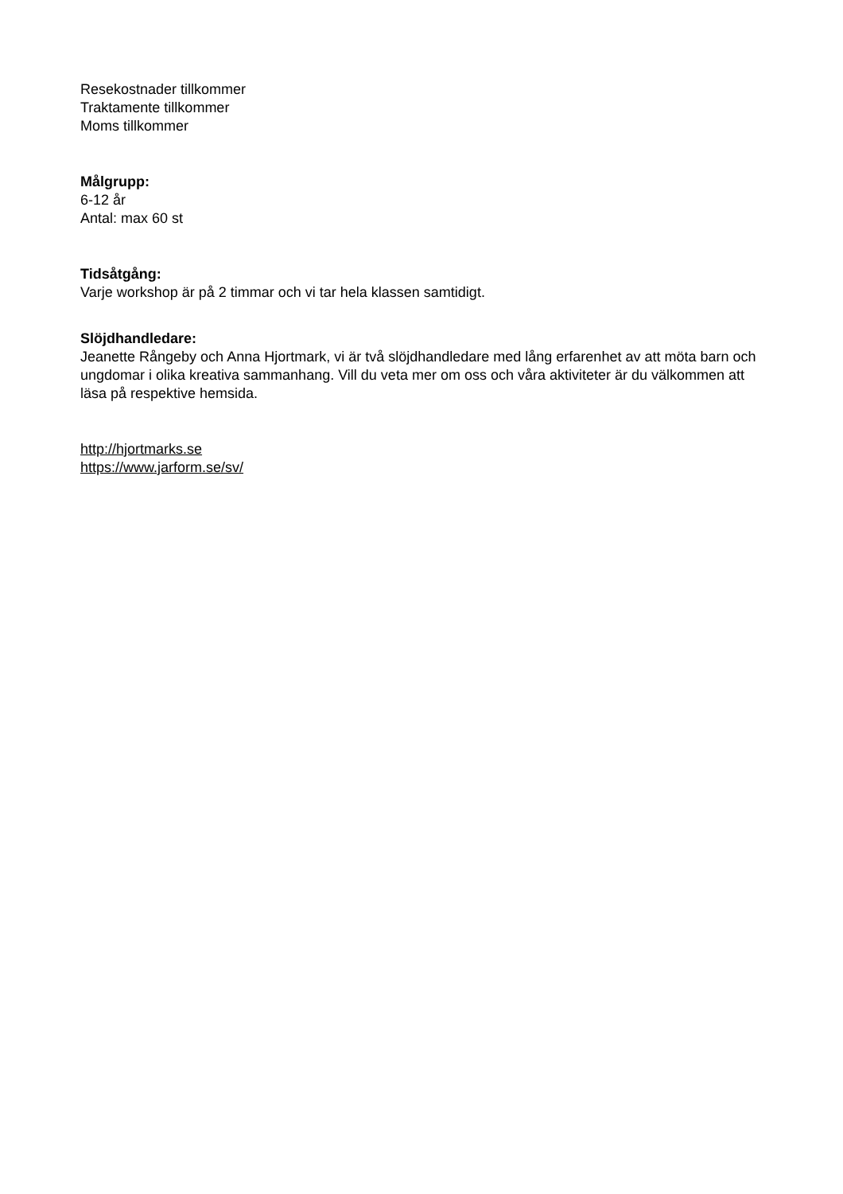Resekostnader tillkommer
Traktamente tillkommer
Moms tillkommer
Målgrupp:
6-12 år
Antal: max 60 st
Tidsåtgång:
Varje workshop är på 2 timmar och vi tar hela klassen samtidigt.
Slöjdhandledare:
Jeanette Rångeby och Anna Hjortmark, vi är två slöjdhandledare med lång erfarenhet av att möta barn och ungdomar i olika kreativa sammanhang. Vill du veta mer om oss och våra aktiviteter är du välkommen att läsa på respektive hemsida.
http://hjortmarks.se
https://www.jarform.se/sv/